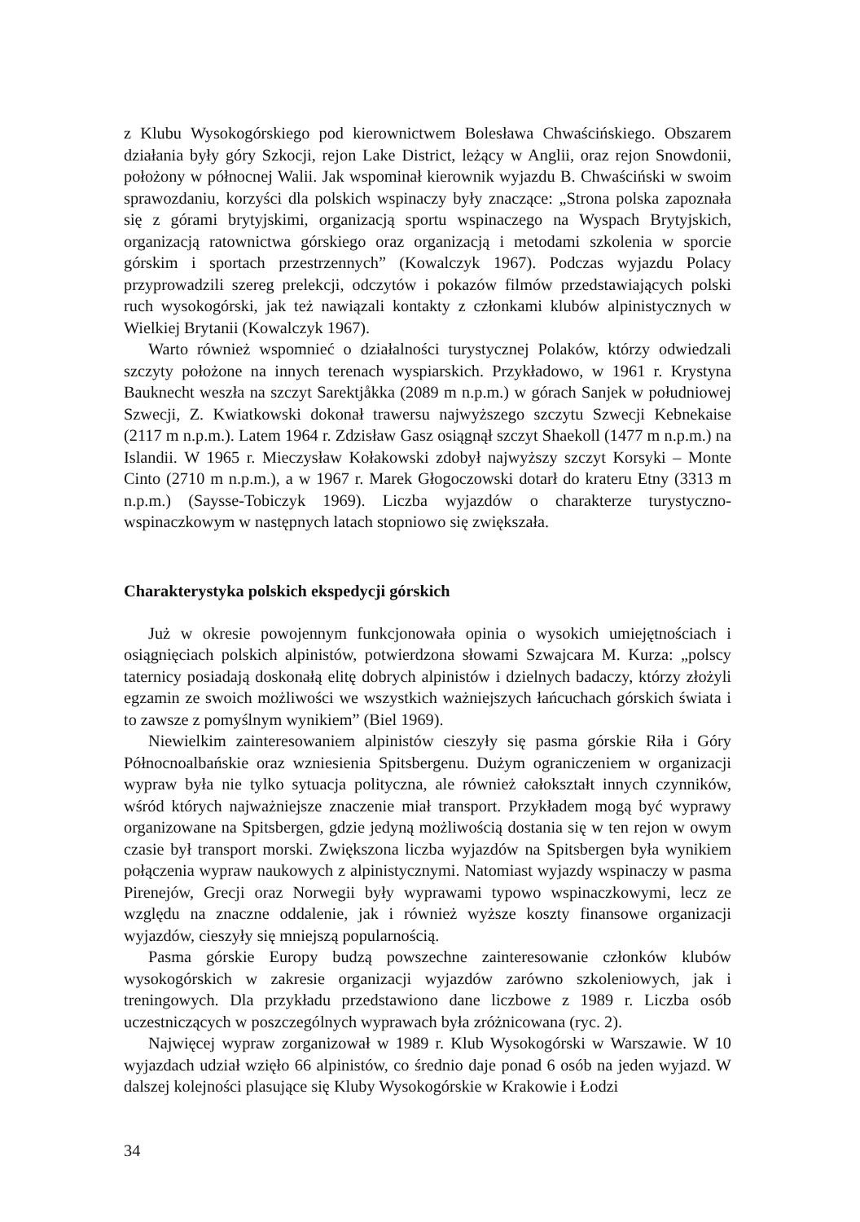z Klubu Wysokogórskiego pod kierownictwem Bolesława Chwaścińskiego. Obszarem działania były góry Szkocji, rejon Lake District, leżący w Anglii, oraz rejon Snowdonii, położony w północnej Walii. Jak wspominał kierownik wyjazdu B. Chwaściński w swoim sprawozdaniu, korzyści dla polskich wspinaczy były znaczące: „Strona polska zapoznała się z górami brytyjskimi, organizacją sportu wspinaczego na Wyspach Brytyjskich, organizacją ratownictwa górskiego oraz organizacją i metodami szkolenia w sporcie górskim i sportach przestrzennych” (Kowalczyk 1967). Podczas wyjazdu Polacy przyprowadzili szereg prelekcji, odczytów i pokazów filmów przedstawiających polski ruch wysokogórski, jak też nawiązali kontakty z członkami klubów alpinistycznych w Wielkiej Brytanii (Kowalczyk 1967).
Warto również wspomnieć o działalności turystycznej Polaków, którzy odwiedzali szczyty położone na innych terenach wyspiarskich. Przykładowo, w 1961 r. Krystyna Bauknecht weszła na szczyt Sarektjåkka (2089 m n.p.m.) w górach Sanjek w południowej Szwecji, Z. Kwiatkowski dokonał trawersu najwyższego szczytu Szwecji Kebnekaise (2117 m n.p.m.). Latem 1964 r. Zdzisław Gasz osiągnął szczyt Shaekoll (1477 m n.p.m.) na Islandii. W 1965 r. Mieczysław Kołakowski zdobył najwyższy szczyt Korsyki – Monte Cinto (2710 m n.p.m.), a w 1967 r. Marek Głogoczowski dotarł do krateru Etny (3313 m n.p.m.) (Saysse-Tobiczyk 1969). Liczba wyjazdów o charakterze turystyczno-wspinaczkowym w następnych latach stopniowo się zwiększała.
Charakterystyka polskich ekspedycji górskich
Już w okresie powojennym funkcjonowała opinia o wysokich umiejętnościach i osiągnięciach polskich alpinistów, potwierdzona słowami Szwajcara M. Kurza: „polscy taternicy posiadają doskonałą elitę dobrych alpinistów i dzielnych badaczy, którzy złożyli egzamin ze swoich możliwości we wszystkich ważniejszych łańcuchach górskich świata i to zawsze z pomyślnym wynikiem” (Biel 1969).
Niewielkim zainteresowaniem alpinistów cieszyły się pasma górskie Riła i Góry Północnoalbańskie oraz wzniesienia Spitsbergenu. Dużym ograniczeniem w organizacji wypraw była nie tylko sytuacja polityczna, ale również całokształt innych czynników, wśród których najważniejsze znaczenie miał transport. Przykładem mogą być wyprawy organizowane na Spitsbergen, gdzie jedyną możliwością dostania się w ten rejon w owym czasie był transport morski. Zwiększona liczba wyjazdów na Spitsbergen była wynikiem połączenia wypraw naukowych z alpinistycznymi. Natomiast wyjazdy wspinaczy w pasma Pirenejów, Grecji oraz Norwegii były wyprawami typowo wspinaczkowymi, lecz ze względu na znaczne oddalenie, jak i również wyższe koszty finansowe organizacji wyjazdów, cieszyły się mniejszą popularnością.
Pasma górskie Europy budzą powszechne zainteresowanie członków klubów wysokogórskich w zakresie organizacji wyjazdów zarówno szkoleniowych, jak i treningowych. Dla przykładu przedstawiono dane liczbowe z 1989 r. Liczba osób uczestniczących w poszczególnych wyprawach była zróżnicowana (ryc. 2).
Najwięcej wypraw zorganizował w 1989 r. Klub Wysokogórski w Warszawie. W 10 wyjazdach udział wzięło 66 alpinistów, co średnio daje ponad 6 osób na jeden wyjazd. W dalszej kolejności plasujące się Kluby Wysokogórskie w Krakowie i Łodzi
34